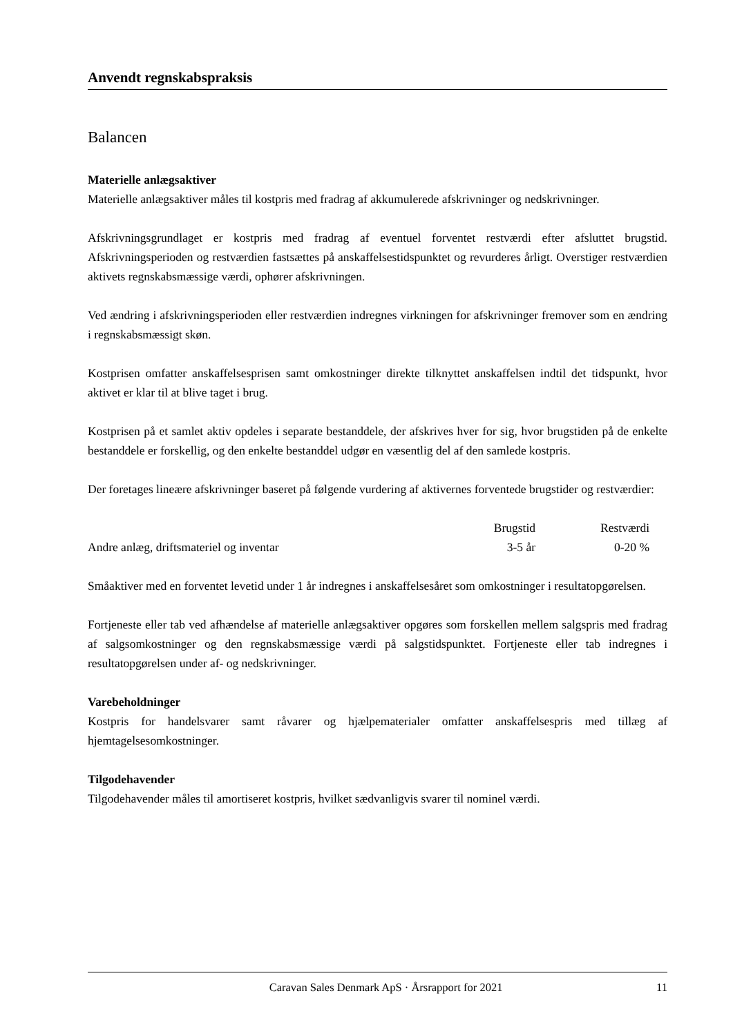Anvendt regnskabspraksis
Balancen
Materielle anlægsaktiver
Materielle anlægsaktiver måles til kostpris med fradrag af akkumulerede afskrivninger og nedskrivninger.
Afskrivningsgrundlaget er kostpris med fradrag af eventuel forventet restværdi efter afsluttet brugstid. Afskrivningsperioden og restværdien fastsættes på anskaffelsestidspunktet og revurderes årligt. Overstiger restværdien aktivets regnskabsmæssige værdi, ophører afskrivningen.
Ved ændring i afskrivningsperioden eller restværdien indregnes virkningen for afskrivninger fremover som en ændring i regnskabsmæssigt skøn.
Kostprisen omfatter anskaffelsesprisen samt omkostninger direkte tilknyttet anskaffelsen indtil det tidspunkt, hvor aktivet er klar til at blive taget i brug.
Kostprisen på et samlet aktiv opdeles i separate bestanddele, der afskrives hver for sig, hvor brugstiden på de enkelte bestanddele er forskellig, og den enkelte bestanddel udgør en væsentlig del af den samlede kostpris.
Der foretages lineære afskrivninger baseret på følgende vurdering af aktivernes forventede brugstider og restværdier:
| | Brugstid | Restværdi |
| --- | --- | --- |
| Andre anlæg, driftsmateriel og inventar | 3-5 år | 0-20 % |
Småaktiver med en forventet levetid under 1 år indregnes i anskaffelsesåret som omkostninger i resultatopgørelsen.
Fortjeneste eller tab ved afhændelse af materielle anlægsaktiver opgøres som forskellen mellem salgspris med fradrag af salgsomkostninger og den regnskabsmæssige værdi på salgstidspunktet. Fortjeneste eller tab indregnes i resultatopgørelsen under af- og nedskrivninger.
Varebeholdninger
Kostpris for handelsvarer samt råvarer og hjælpematerialer omfatter anskaffelsespris med tillæg af hjemtagelsesomkostninger.
Tilgodehavender
Tilgodehavender måles til amortiseret kostpris, hvilket sædvanligvis svarer til nominel værdi.
Caravan Sales Denmark ApS · Årsrapport for 2021 11